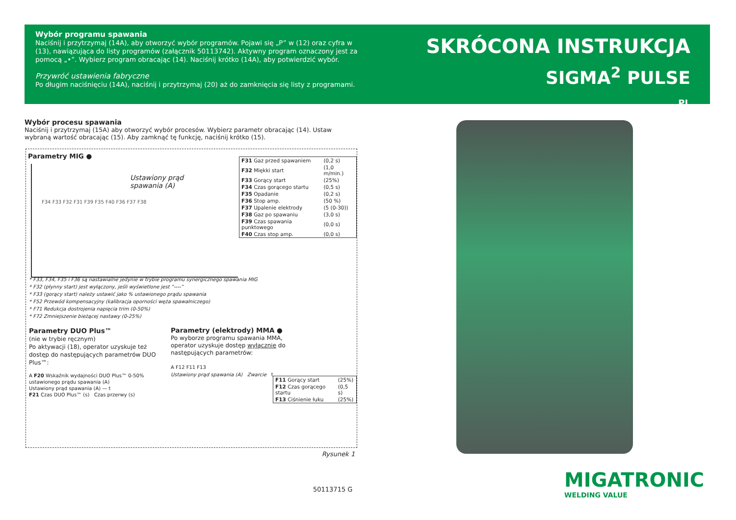Wybór programu spawania
Naciśnij i przytrzymaj (14A), aby otworzyć wybór programów. Pojawi się „P” w (12) oraz cyfra w (13), nawiązująca do listy programów (załącznik 50113742). Aktywny program oznaczony jest za pomocą „•”. Wybierz program obracając (14). Naciśnij krótko (14A), aby potwierdzić wybór.
Przywróć ustawienia fabryczne
Po długim naciśnięciu (14A), naciśnij i przytrzymaj (20) aż do zamknięcia się listy z programami.
SKRÓCONA INSTRUKCJA
SIGMA<sup>2</sup> PULSE
PL
Wybór procesu spawania
Naciśnij i przytrzymaj (15A) aby otworzyć wybór procesów. Wybierz parametr obracając (14). Ustaw wybraną wartość obracając (15). Aby zamknąć tę funkcję, naciśnij krótko (15).
Parametry MIG ●
Ustawiony prąd
spawania (A)
F34 F33 F32 F31 F39 F35 F40 F36 F37 F38
| F31 Gaz przed spawaniem | (0,2 s) |
| F32 Miękki start | (1,0 m/min.) |
| F33 Gorący start | (25%) |
| F34 Czas gorącego startu | (0,5 s) |
| F35 Opadanie | (0,2 s) |
| F36 Stop amp. | (50 %) |
| F37 Upalenie elektrody | (5 (0-30)) |
| F38 Gaz po spawaniu | (3,0 s) |
| F39 Czas spawania punktowego | (0,0 s) |
| F40 Czas stop amp. | (0,0 s) |
* F33, F34, F35 i F36 są nastawialne jedynie w trybie programu synergicznego spawania MIG
* F32 (płynny start) jest wyłączony, jeśli wyświetlone jest “----”
* F33 (gorący start) należy ustawić jako % ustawionego prądu spawania
* F52 Przewód kompensacyjny (kalibracja oporności węża spawalniczego)
* F71 Redukcja dostrojenia napięcia trim (0-50%)
* F72 Zmniejszenie bieżącej nastawy (0-25%)
Parametry DUO Plus™
(nie w trybie ręcznym)
Po aktywacji (18), operator uzyskuje też dostęp do następujących parametrów DUO Plus™:
A F20 Wskaźnik wydajności DUO Plus™ 0-50% ustawionego prądu spawania (A)
Ustawiony prąd spawania (A) — t
F21 Czas DUO Plus™ (s) Czas przerwy (s)
Parametry (elektrody) MMA ●
Po wyborze programu spawania MMA, operator uzyskuje dostęp wyłącznie do następujących parametrów:
A F12 F11 F13
Ustawiony prąd spawania (A) Zwarcie t
| F11 Gorący start | (25%) |
| F12 Czas gorącego startu | (0,5 s) |
| F13 Ciśnienie łuku | (25%) |
Rysunek 1
50113715 G
MIGATRONIC
WELDING VALUE